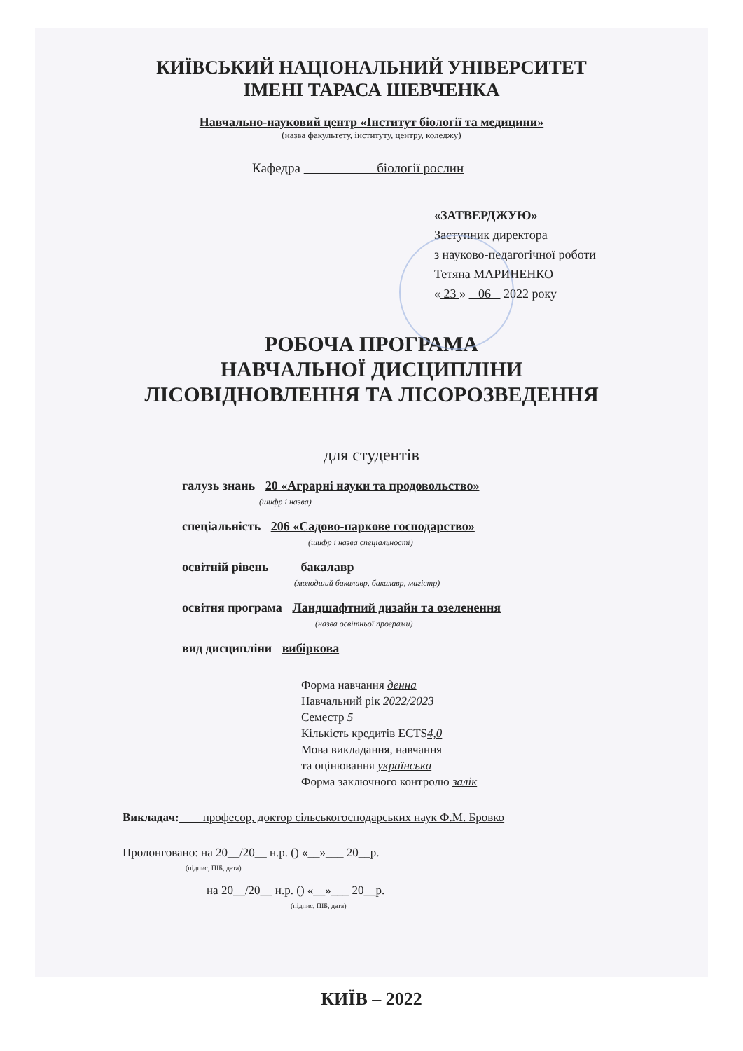КИЇВСЬКИЙ НАЦІОНАЛЬНИЙ УНІВЕРСИТЕТ
ІМЕНІ ТАРАСА ШЕВЧЕНКА
Навчально-науковий центр «Інститут біології та медицини»
(назва факультету, інституту, центру, коледжу)
Кафедра біології рослин
«ЗАТВЕРДЖУЮ»
Заступник директора
з науково-педагогічної роботи
Тетяна МАРИНЕНКО
« 23 » 06 2022 року
РОБОЧА ПРОГРАМА
НАВЧАЛЬНОЇ ДИСЦИПЛІНИ
ЛІСОВІДНОВЛЕННЯ ТА ЛІСОРОЗВЕДЕННЯ
для студентів
галузь знань 20 «Аграрні науки та продовольство»
(шифр і назва)
спеціальність 206 «Садово-паркове господарство»
(шифр і назва спеціальності)
освітній рівень бакалавр
(молодший бакалавр, бакалавр, магістр)
освітня програма Ландшафтний дизайн та озеленення
(назва освітньої програми)
вид дисципліни вибіркова
Форма навчання денна
Навчальний рік 2022/2023
Семестр 5
Кількість кредитів ECTS4,0
Мова викладання, навчання
та оцінювання українська
Форма заключного контролю залік
Викладач: професор, доктор сільськогосподарських наук Ф.М. Бровко
Пролонговано: на 20__/20__ н.р. () «__»___ 20__р.
(підпис, ПІБ, дата)
на 20__/20__ н.р. () «__»___ 20__р.
(підпис, ПІБ, дата)
КИЇВ – 2022